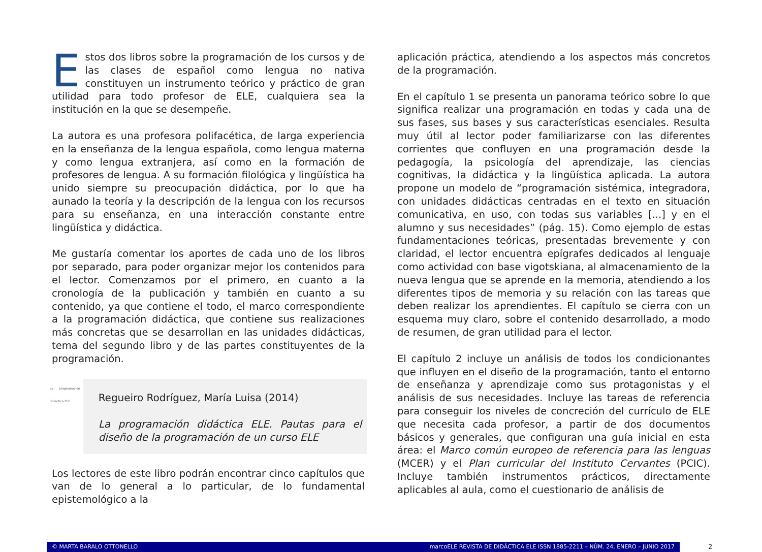Estos dos libros sobre la programación de los cursos y de las clases de español como lengua no nativa constituyen un instrumento teórico y práctico de gran utilidad para todo profesor de ELE, cualquiera sea la institución en la que se desempeñe.
La autora es una profesora polifacética, de larga experiencia en la enseñanza de la lengua española, como lengua materna y como lengua extranjera, así como en la formación de profesores de lengua. A su formación filológica y lingüística ha unido siempre su preocupación didáctica, por lo que ha aunado la teoría y la descripción de la lengua con los recursos para su enseñanza, en una interacción constante entre lingüística y didáctica.
Me gustaría comentar los aportes de cada uno de los libros por separado, para poder organizar mejor los contenidos para el lector. Comenzamos por el primero, en cuanto a la cronología de la publicación y también en cuanto a su contenido, ya que contiene el todo, el marco correspondiente a la programación didáctica, que contiene sus realizaciones más concretas que se desarrollan en las unidades didácticas, tema del segundo libro y de las partes constituyentes de la programación.
La programación didáctica ELE
Regueiro Rodríguez, María Luisa (2014)
La programación didáctica ELE. Pautas para el diseño de la programación de un curso ELE
Los lectores de este libro podrán encontrar cinco capítulos que van de lo general a lo particular, de lo fundamental epistemológico a la
aplicación práctica, atendiendo a los aspectos más concretos de la programación.
En el capítulo 1 se presenta un panorama teórico sobre lo que significa realizar una programación en todas y cada una de sus fases, sus bases y sus características esenciales. Resulta muy útil al lector poder familiarizarse con las diferentes corrientes que confluyen en una programación desde la pedagogía, la psicología del aprendizaje, las ciencias cognitivas, la didáctica y la lingüística aplicada. La autora propone un modelo de “programación sistémica, integradora, con unidades didácticas centradas en el texto en situación comunicativa, en uso, con todas sus variables [...] y en el alumno y sus necesidades” (pág. 15). Como ejemplo de estas fundamentaciones teóricas, presentadas brevemente y con claridad, el lector encuentra epígrafes dedicados al lenguaje como actividad con base vigotskiana, al almacenamiento de la nueva lengua que se aprende en la memoria, atendiendo a los diferentes tipos de memoria y su relación con las tareas que deben realizar los aprendientes. El capítulo se cierra con un esquema muy claro, sobre el contenido desarrollado, a modo de resumen, de gran utilidad para el lector.
El capítulo 2 incluye un análisis de todos los condicionantes que influyen en el diseño de la programación, tanto el entorno de enseñanza y aprendizaje como sus protagonistas y el análisis de sus necesidades. Incluye las tareas de referencia para conseguir los niveles de concreción del currículo de ELE que necesita cada profesor, a partir de dos documentos básicos y generales, que configuran una guía inicial en esta área: el Marco común europeo de referencia para las lenguas (MCER) y el Plan curricular del Instituto Cervantes (PCIC). Incluye también instrumentos prácticos, directamente aplicables al aula, como el cuestionario de análisis de
© MARTA BARALO OTTONELLO marcoELE REVISTA DE DIDÁCTICA ELE ISSN 1885-2211 – NÚM. 24, ENERO – JUNIO 2017
2